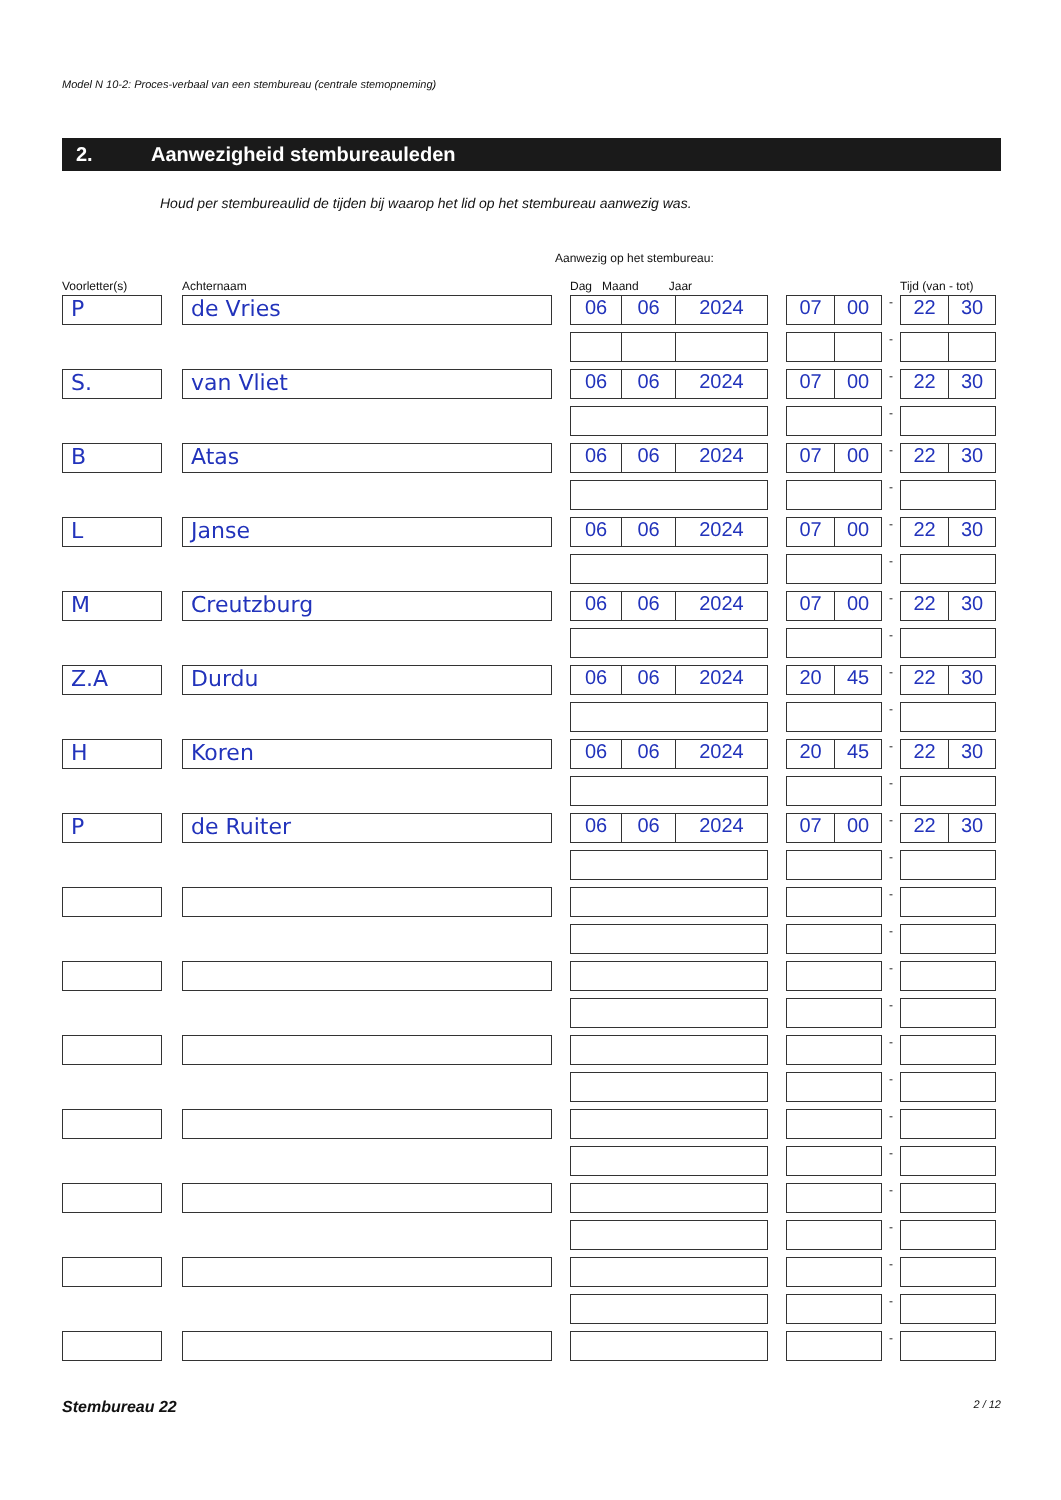Model N 10-2: Proces-verbaal van een stembureau (centrale stemopneming)
2. Aanwezigheid stembureauleden
Houd per stembureaulid de tijden bij waarop het lid op het stembureau aanwezig was.
Aanwezig op het stembureau:
| Voorletter(s) | | Achternaam | | Dag Maand Jaar | | | | Tijd (van - tot) |
| --- | --- | --- | --- | --- | --- | --- | --- | --- |
| P | | de Vries | | 06 06 2024 | | 07 00 | - | 22 30 |
| | | | | | | | - | |
| S. | | van Vliet | | 06 06 2024 | | 07 00 | - | 22 30 |
| | | | | | | | - | |
| B | | Atas | | 06 06 2024 | | 07 00 | - | 22 30 |
| | | | | | | | - | |
| L | | Janse | | 06 06 2024 | | 07 00 | - | 22 30 |
| | | | | | | | - | |
| M | | Creutzburg | | 06 06 2024 | | 07 00 | - | 22 30 |
| | | | | | | | - | |
| Z.A | | Durdu | | 06 06 2024 | | 20 45 | - | 22 30 |
| | | | | | | | - | |
| H | | Koren | | 06 06 2024 | | 20 45 | - | 22 30 |
| | | | | | | | - | |
| P | | de Ruiter | | 06 06 2024 | | 07 00 | - | 22 30 |
| | | | | | | | - | |
| | | | | | | | - | |
| | | | | | | | - | |
| | | | | | | | - | |
| | | | | | | | - | |
| | | | | | | | - | |
| | | | | | | | - | |
| | | | | | | | - | |
| | | | | | | | - | |
| | | | | | | | - | |
| | | | | | | | - | |
| | | | | | | | - | |
| | | | | | | | - | |
| | | | | | | | - | |
Stembureau 22 2 / 12